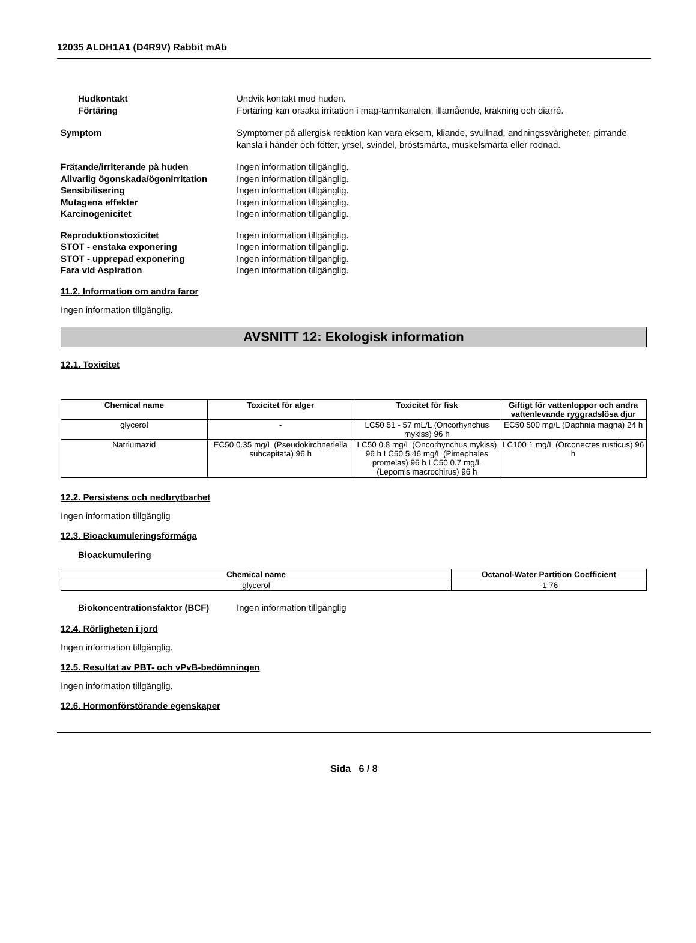12035 ALDH1A1 (D4R9V) Rabbit mAb
Hudkontakt Undvik kontakt med huden.
Förtäring Förtäring kan orsaka irritation i mag-tarmkanalen, illamående, kräkning och diarré.
Symptom Symptomer på allergisk reaktion kan vara eksem, kliande, svullnad, andningssvårigheter, pirrande känsla i händer och fötter, yrsel, svindel, bröstsmärta, muskelsmärta eller rodnad.
Frätande/irriterande på huden Ingen information tillgänglig.
Allvarlig ögonskada/ögonirritation
Ingen information tillgänglig.
Sensibilisering Ingen information tillgänglig.
Mutagena effekter Ingen information tillgänglig.
Karcinogenicitet Ingen information tillgänglig.
Reproduktionstoxicitet Ingen information tillgänglig.
STOT - enstaka exponering Ingen information tillgänglig.
STOT - upprepad exponering Ingen information tillgänglig.
Fara vid Aspiration Ingen information tillgänglig.
11.2. Information om andra faror
Ingen information tillgänglig.
AVSNITT 12: Ekologisk information
12.1. Toxicitet
| Chemical name | Toxicitet för alger | Toxicitet för fisk | Giftigt för vattenloppor och andra vattenlevande ryggradslösa djur |
| --- | --- | --- | --- |
| glycerol | - | LC50 51 - 57 mL/L (Oncorhynchus mykiss) 96 h | EC50 500 mg/L (Daphnia magna) 24 h |
| Natriumazid | EC50 0.35 mg/L (Pseudokirchneriella subcapitata) 96 h | LC50 0.8 mg/L (Oncorhynchus mykiss) 96 h LC50 5.46 mg/L (Pimephales promelas) 96 h LC50 0.7 mg/L (Lepomis macrochirus) 96 h | LC100 1 mg/L (Orconectes rusticus) 96 h |
12.2. Persistens och nedbrytbarhet
Ingen information tillgänglig
12.3. Bioackumuleringsförmåga
Bioackumulering
| Chemical name | Octanol-Water Partition Coefficient |
| --- | --- |
| glycerol | -1.76 |
Biokoncentrationsfaktor (BCF) Ingen information tillgänglig
12.4. Rörligheten i jord
Ingen information tillgänglig.
12.5. Resultat av PBT- och vPvB-bedömningen
Ingen information tillgänglig.
12.6. Hormonförstörande egenskaper
Sida 6 / 8